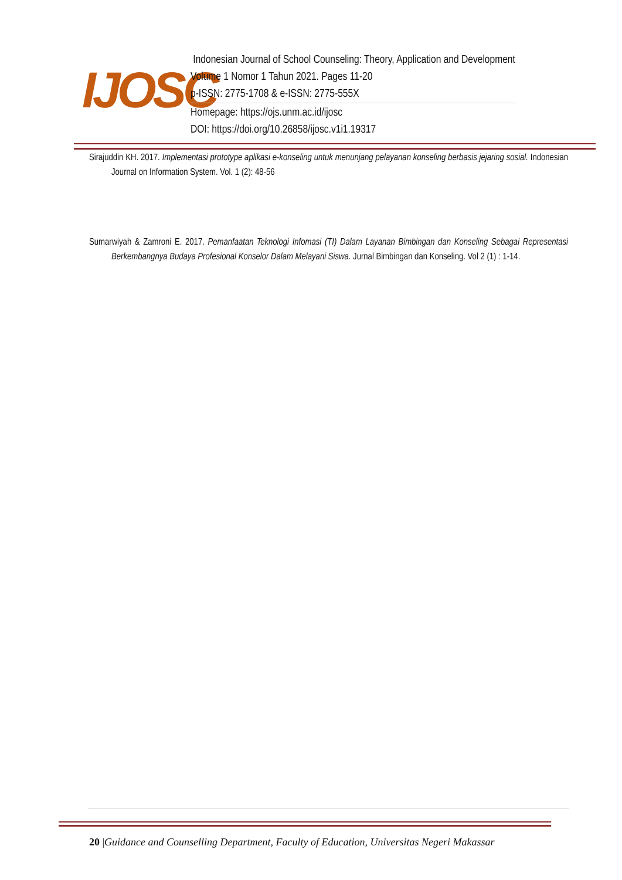IJOSC
Indonesian Journal of School Counseling: Theory, Application and Development
Volume 1 Nomor 1 Tahun 2021. Pages 11-20
p-ISSN: 2775-1708 & e-ISSN: 2775-555X
Homepage: https://ojs.unm.ac.id/ijosc
DOI: https://doi.org/10.26858/ijosc.v1i1.19317
Sirajuddin KH. 2017. Implementasi prototype aplikasi e-konseling untuk menunjang pelayanan konseling berbasis jejaring sosial. Indonesian Journal on Information System. Vol. 1 (2): 48-56
Sumarwiyah & Zamroni E. 2017. Pemanfaatan Teknologi Infomasi (TI) Dalam Layanan Bimbingan dan Konseling Sebagai Representasi Berkembangnya Budaya Profesional Konselor Dalam Melayani Siswa. Jurnal Bimbingan dan Konseling. Vol 2 (1) : 1-14.
20 |Guidance and Counselling Department, Faculty of Education, Universitas Negeri Makassar